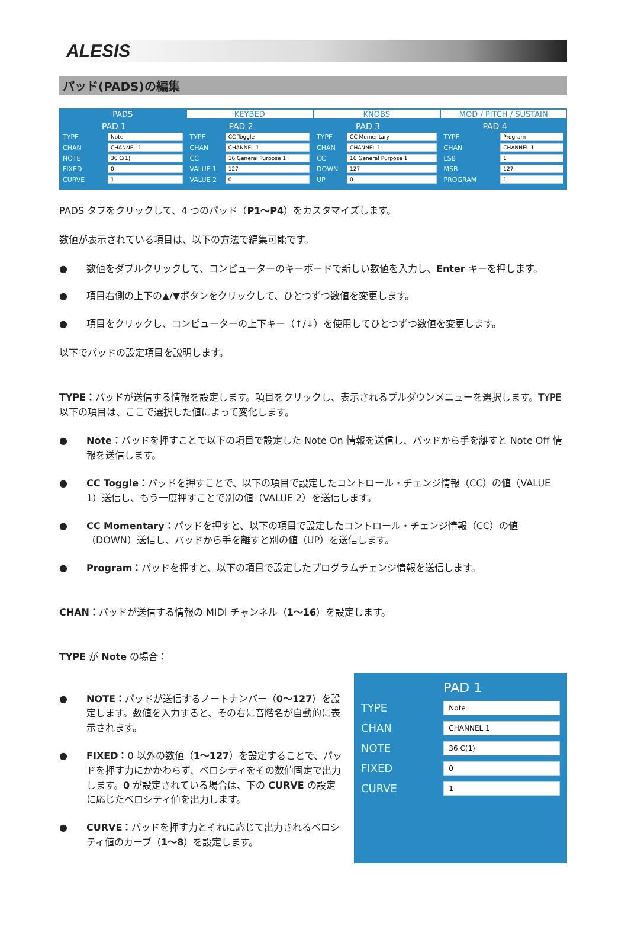ALESIS
パッド(PADS)の編集
PADS KEYBED KNOBS MOD / PITCH / SUSTAIN
| PAD 1 | |
| --- | --- |
| TYPE | Note |
| CHAN | CHANNEL 1 |
| NOTE | 36 C(1) |
| FIXED | 0 |
| CURVE | 1 |
| PAD 2 | |
| --- | --- |
| TYPE | CC Toggle |
| CHAN | CHANNEL 1 |
| CC | 16 General Purpose 1 |
| VALUE 1 | 127 |
| VALUE 2 | 0 |
| PAD 3 | |
| --- | --- |
| TYPE | CC Momentary |
| CHAN | CHANNEL 1 |
| CC | 16 General Purpose 1 |
| DOWN | 127 |
| UP | 0 |
| PAD 4 | |
| --- | --- |
| TYPE | Program |
| CHAN | CHANNEL 1 |
| LSB | 1 |
| MSB | 127 |
| PROGRAM | 1 |
PADS タブをクリックして、4 つのパッド（P1〜P4）をカスタマイズします。
数値が表示されている項目は、以下の方法で編集可能です。
● 数値をダブルクリックして、コンピューターのキーボードで新しい数値を入力し、Enter キーを押します。
● 項目右側の上下の▲/▼ボタンをクリックして、ひとつずつ数値を変更します。
● 項目をクリックし、コンピューターの上下キー（↑/↓）を使用してひとつずつ数値を変更します。
以下でパッドの設定項目を説明します。
TYPE：パッドが送信する情報を設定します。項目をクリックし、表示されるプルダウンメニューを選択します。TYPE 以下の項目は、ここで選択した値によって変化します。
● Note：パッドを押すことで以下の項目で設定した Note On 情報を送信し、パッドから手を離すと Note Off 情報を送信します。
● CC Toggle：パッドを押すことで、以下の項目で設定したコントロール・チェンジ情報（CC）の値（VALUE 1）送信し、もう一度押すことで別の値（VALUE 2）を送信します。
● CC Momentary：パッドを押すと、以下の項目で設定したコントロール・チェンジ情報（CC）の値（DOWN）送信し、パッドから手を離すと別の値（UP）を送信します。
● Program：パッドを押すと、以下の項目で設定したプログラムチェンジ情報を送信します。
CHAN：パッドが送信する情報の MIDI チャンネル（1〜16）を設定します。
TYPE が Note の場合：
● NOTE：パッドが送信するノートナンバー（0〜127）を設定します。数値を入力すると、その右に音階名が自動的に表示されます。
● FIXED：0 以外の数値（1〜127）を設定することで、パッドを押す力にかかわらず、ベロシティをその数値固定で出力します。0 が設定されている場合は、下の CURVE の設定に応じたベロシティ値を出力します。
● CURVE：パッドを押す力とそれに応じて出力されるベロシティ値のカーブ（1〜8）を設定します。
| | PAD 1 |
| TYPE | Note |
| CHAN | CHANNEL 1 |
| NOTE | 36 C(1) |
| FIXED | 0 |
| CURVE | 1 |